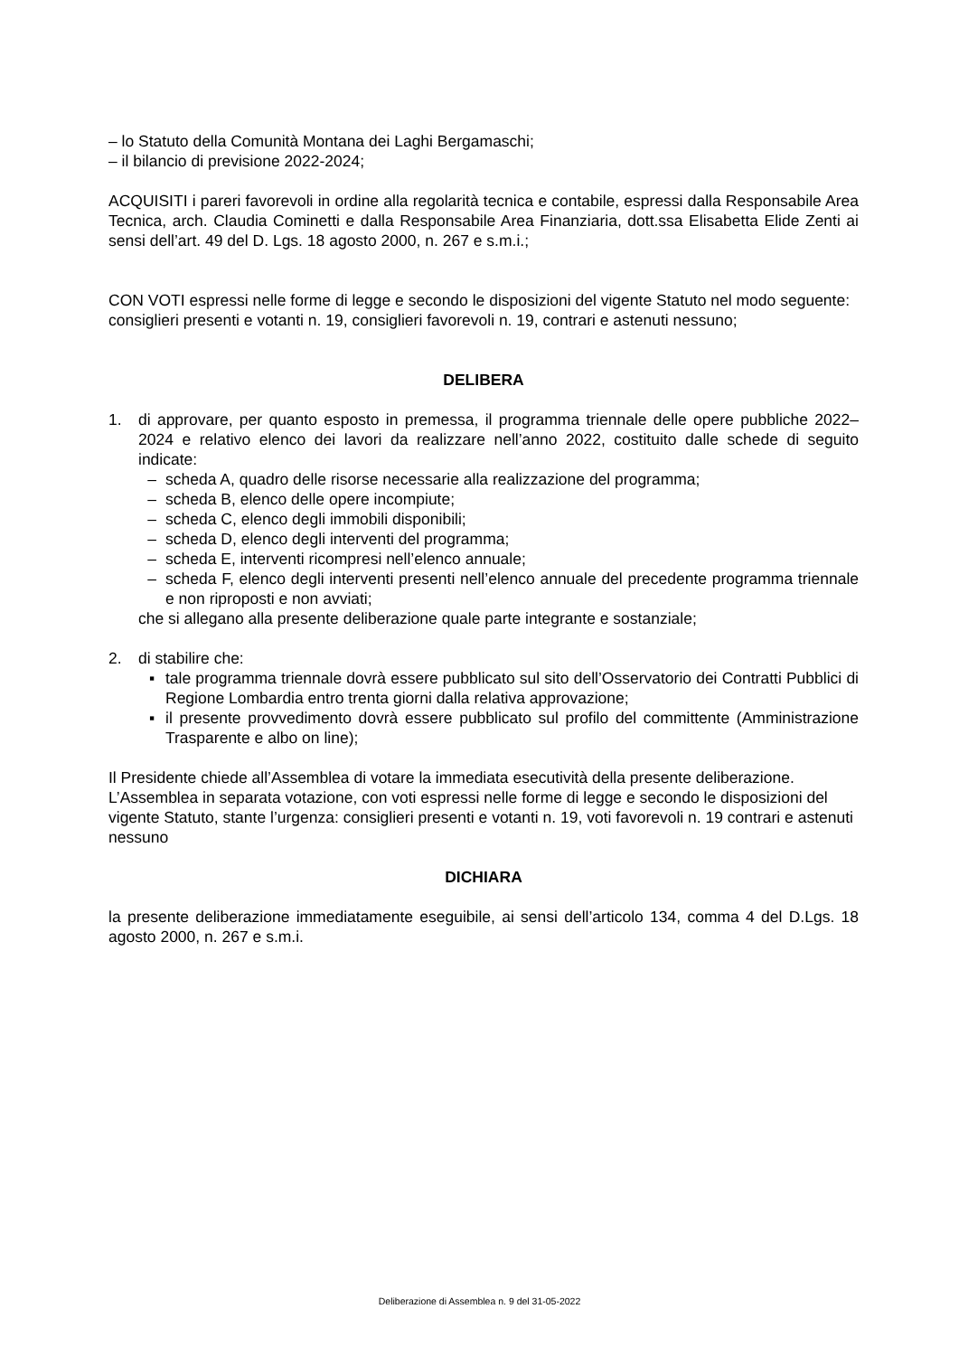– lo Statuto della Comunità Montana dei Laghi Bergamaschi;
– il bilancio di previsione 2022-2024;
ACQUISITI i pareri favorevoli in ordine alla regolarità tecnica e contabile, espressi dalla Responsabile Area Tecnica, arch. Claudia Cominetti e dalla Responsabile Area Finanziaria, dott.ssa Elisabetta Elide Zenti ai sensi dell’art. 49 del D. Lgs. 18 agosto 2000, n. 267 e s.m.i.;
CON VOTI espressi nelle forme di legge e secondo le disposizioni del vigente Statuto nel modo seguente: consiglieri presenti e votanti n. 19, consiglieri favorevoli n. 19, contrari e astenuti nessuno;
DELIBERA
1. di approvare, per quanto esposto in premessa, il programma triennale delle opere pubbliche 2022–2024 e relativo elenco dei lavori da realizzare nell’anno 2022, costituito dalle schede di seguito indicate:
– scheda A, quadro delle risorse necessarie alla realizzazione del programma;
– scheda B, elenco delle opere incompiute;
– scheda C, elenco degli immobili disponibili;
– scheda D, elenco degli interventi del programma;
– scheda E, interventi ricompresi nell’elenco annuale;
– scheda F, elenco degli interventi presenti nell’elenco annuale del precedente programma triennale e non riproposti e non avviati;
che si allegano alla presente deliberazione quale parte integrante e sostanziale;
2. di stabilire che:
▪ tale programma triennale dovrà essere pubblicato sul sito dell’Osservatorio dei Contratti Pubblici di Regione Lombardia entro trenta giorni dalla relativa approvazione;
▪ il presente provvedimento dovrà essere pubblicato sul profilo del committente (Amministrazione Trasparente e albo on line);
Il Presidente chiede all’Assemblea di votare la immediata esecutività della presente deliberazione.
L’Assemblea in separata votazione, con voti espressi nelle forme di legge e secondo le disposizioni del vigente Statuto, stante l’urgenza: consiglieri presenti e votanti n. 19, voti favorevoli n. 19 contrari e astenuti nessuno
DICHIARA
la presente deliberazione immediatamente eseguibile, ai sensi dell’articolo 134, comma 4 del D.Lgs. 18 agosto 2000, n. 267 e s.m.i.
Deliberazione di Assemblea n. 9 del 31-05-2022